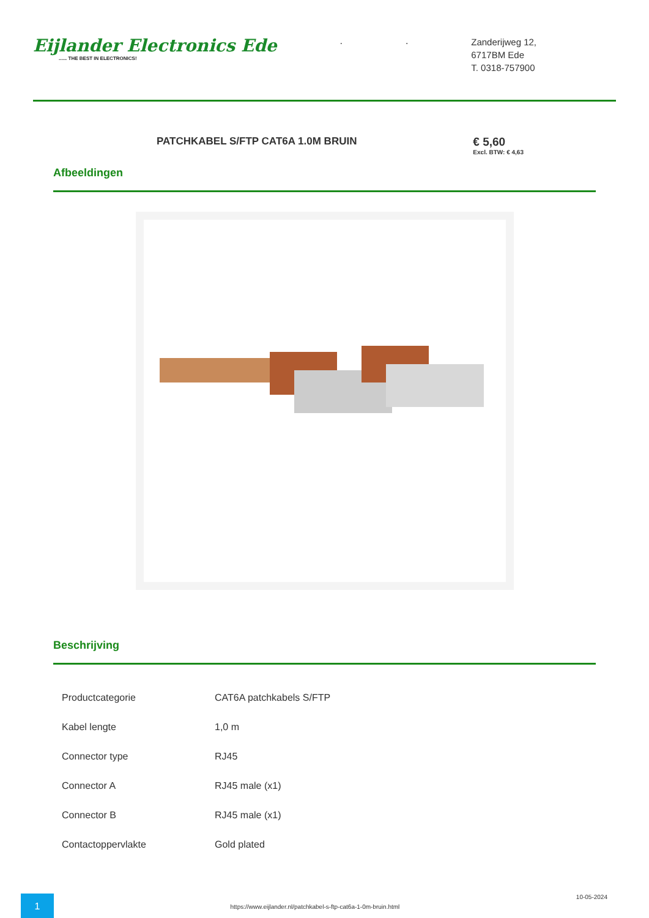Eijlander Electronics Ede...... THE BEST IN ELECTRONICS!
. .
Zanderijweg 12,
6717BM Ede
T. 0318-757900
PATCHKABEL S/FTP CAT6A 1.0M BRUIN
€ 5,60
Excl. BTW: € 4,63
Afbeeldingen
Beschrijving
| Productcategorie | CAT6A patchkabels S/FTP |
| Kabel lengte | 1,0 m |
| Connector type | RJ45 |
| Connector A | RJ45 male (x1) |
| Connector B | RJ45 male (x1) |
| Contactoppervlakte | Gold plated |
1
https://www.eijlander.nl/patchkabel-s-ftp-cat6a-1-0m-bruin.html
10-05-2024